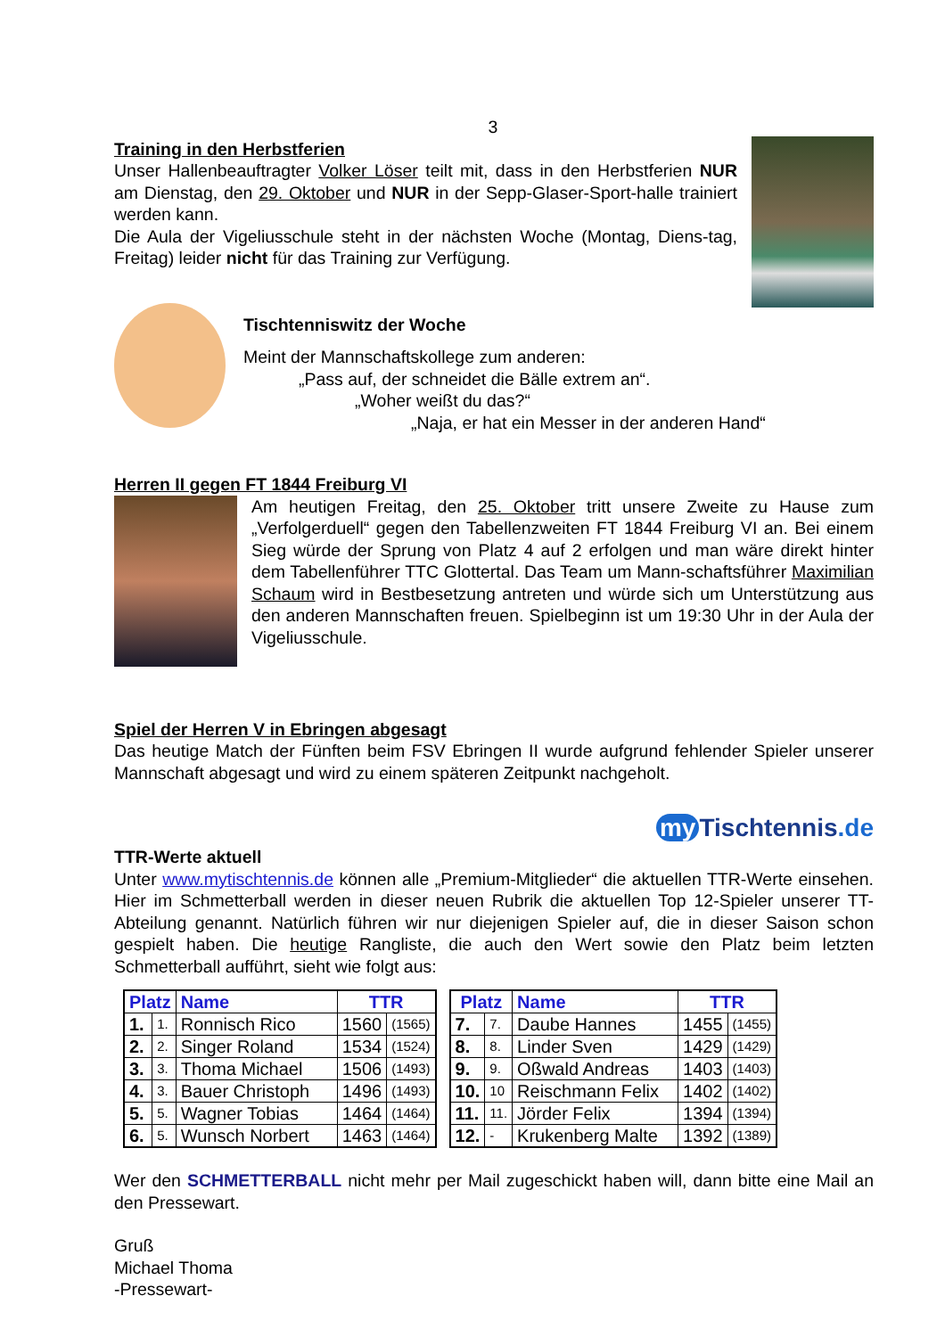3
Training in den Herbstferien
Unser Hallenbeauftragter Volker Löser teilt mit, dass in den Herbstferien NUR am Dienstag, den 29. Oktober und NUR in der Sepp-Glaser-Sport-halle trainiert werden kann.
Die Aula der Vigeliusschule steht in der nächsten Woche (Montag, Diens-tag, Freitag) leider nicht für das Training zur Verfügung.
Tischtenniswitz der Woche
Meint der Mannschaftskollege zum anderen:
„Pass auf, der schneidet die Bälle extrem an“.
„Woher weißt du das?“
„Naja, er hat ein Messer in der anderen Hand“
Herren II gegen FT 1844 Freiburg VI
Am heutigen Freitag, den 25. Oktober tritt unsere Zweite zu Hause zum „Verfolgerduell“ gegen den Tabellenzweiten FT 1844 Freiburg VI an. Bei einem Sieg würde der Sprung von Platz 4 auf 2 erfolgen und man wäre direkt hinter dem Tabellenführer TTC Glottertal. Das Team um Mann-schaftsführer Maximilian Schaum wird in Bestbesetzung antreten und würde sich um Unterstützung aus den anderen Mannschaften freuen. Spielbeginn ist um 19:30 Uhr in der Aula der Vigeliusschule.
Spiel der Herren V in Ebringen abgesagt
Das heutige Match der Fünften beim FSV Ebringen II wurde aufgrund fehlender Spieler unserer Mannschaft abgesagt und wird zu einem späteren Zeitpunkt nachgeholt.
my Tischtennis.de
TTR-Werte aktuell
Unter www.mytischtennis.de können alle „Premium-Mitglieder“ die aktuellen TTR-Werte einsehen. Hier im Schmetterball werden in dieser neuen Rubrik die aktuellen Top 12-Spieler unserer TT-Abteilung genannt. Natürlich führen wir nur diejenigen Spieler auf, die in dieser Saison schon gespielt haben. Die heutige Rangliste, die auch den Wert sowie den Platz beim letzten Schmetterball aufführt, sieht wie folgt aus:
| Platz | | Name | TTR | |
| --- | --- | --- | --- | --- |
| 1. | 1. | Ronnisch Rico | 1560 | (1565) |
| 2. | 2. | Singer Roland | 1534 | (1524) |
| 3. | 3. | Thoma Michael | 1506 | (1493) |
| 4. | 3. | Bauer Christoph | 1496 | (1493) |
| 5. | 5. | Wagner Tobias | 1464 | (1464) |
| 6. | 5. | Wunsch Norbert | 1463 | (1464) |
| Platz | | Name | TTR | |
| --- | --- | --- | --- | --- |
| 7. | 7. | Daube Hannes | 1455 | (1455) |
| 8. | 8. | Linder Sven | 1429 | (1429) |
| 9. | 9. | Oßwald Andreas | 1403 | (1403) |
| 10. | 10 | Reischmann Felix | 1402 | (1402) |
| 11. | 11. | Jörder Felix | 1394 | (1394) |
| 12. | - | Krukenberg Malte | 1392 | (1389) |
Wer den SCHMETTERBALL nicht mehr per Mail zugeschickt haben will, dann bitte eine Mail an den Pressewart.
Gruß
Michael Thoma
-Pressewart-